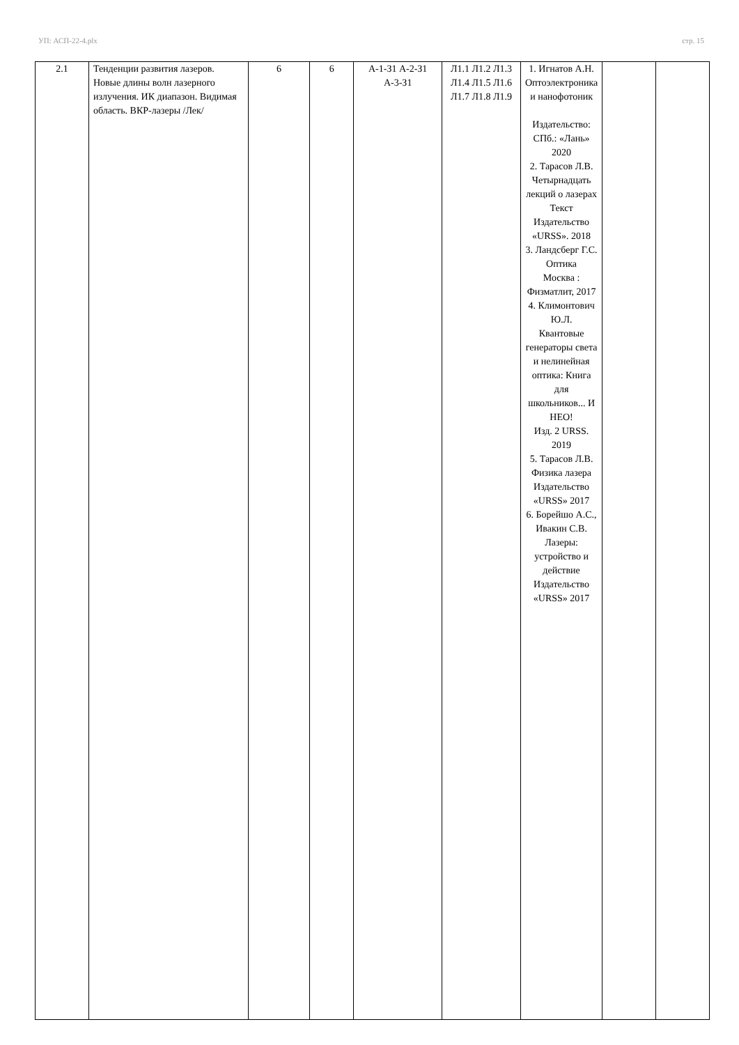УП: АСП-22-4.plx стр. 15
| 2.1 | Тенденции развития лазеров. Новые длины волн лазерного излучения. ИК диапазон. Видимая область. ВКР-лазеры /Лек/ | 6 | 6 | А-1-З1 А-2-З1 А-3-З1 | Л1.1 Л1.2 Л1.3 Л1.4 Л1.5 Л1.6 Л1.7 Л1.8 Л1.9 | 1. Игнатов А.Н. Оптоэлектроника и нанофотоник Издательство: СПб.: «Лань» 2020 2. Тарасов Л.В. Четырнадцать лекций о лазерах Текст Издательство «URSS». 2018 3. Ландсберг Г.С. Оптика Москва : Физматлит, 2017 4. Климонтович Ю.Л. Квантовые генераторы света и нелинейная оптика: Книга для школьников... И НЕО! Изд. 2 URSS. 2019 5. Тарасов Л.В. Физика лазера Издательство «URSS» 2017 6. Борейшо А.С., Ивакин С.В. Лазеры: устройство и действие Издательство «URSS» 2017 | | |